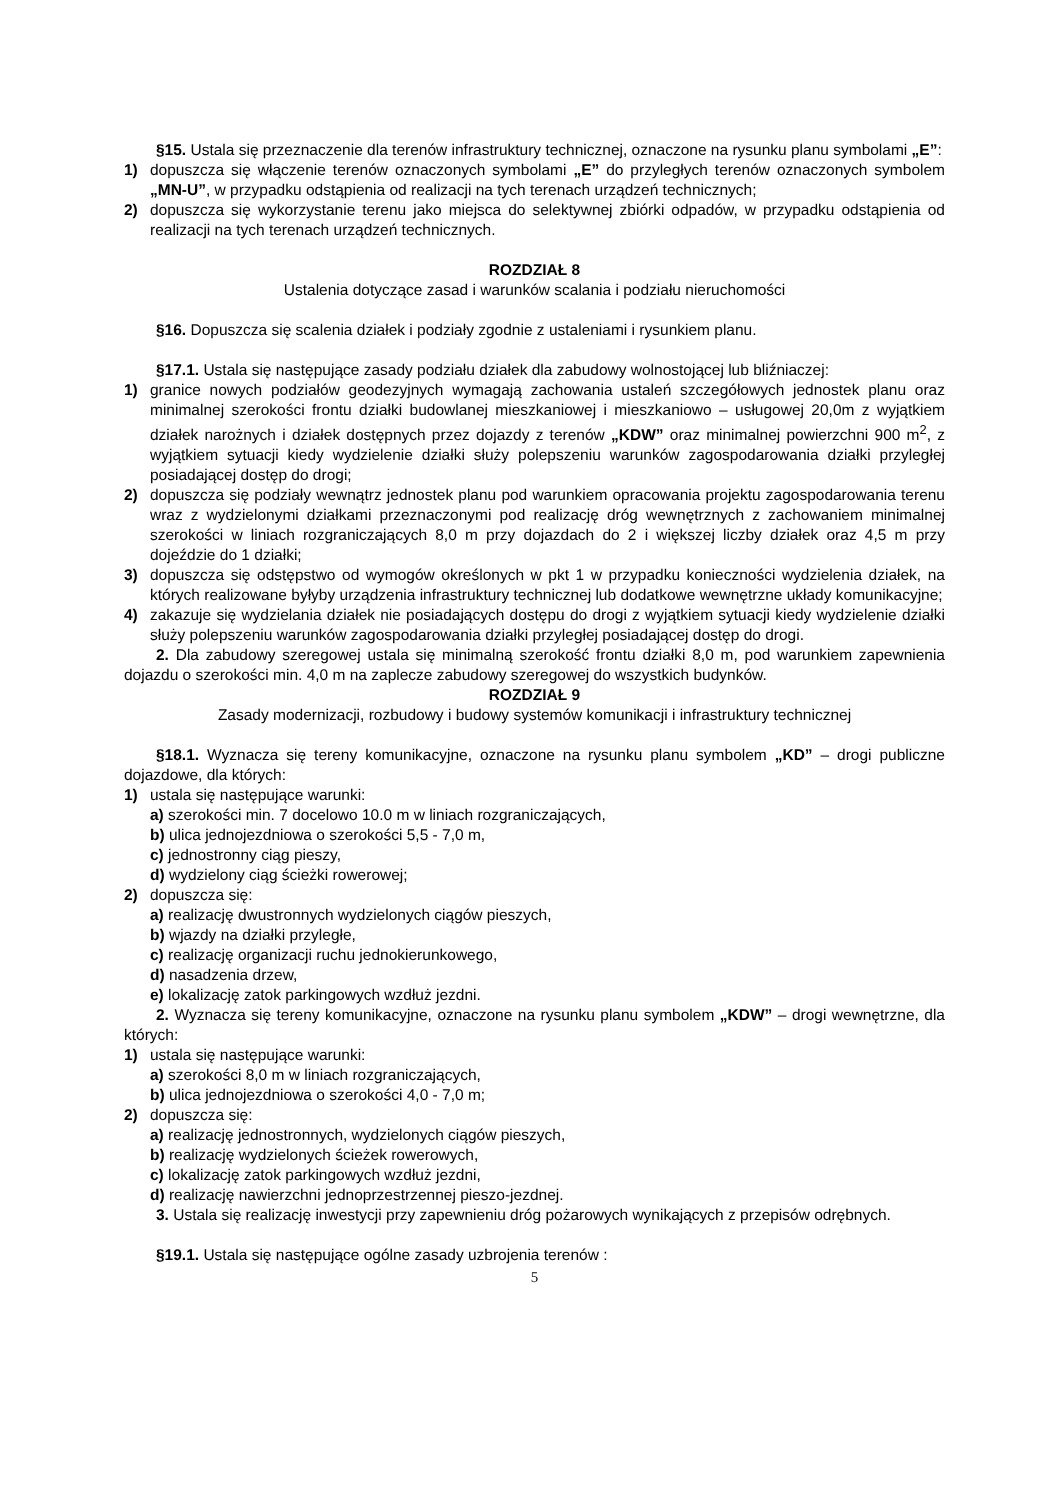§15. Ustala się przeznaczenie dla terenów infrastruktury technicznej, oznaczone na rysunku planu symbolami „E”:
1) dopuszcza się włączenie terenów oznaczonych symbolami „E” do przyległych terenów oznaczonych symbolem „MN-U”, w przypadku odstąpienia od realizacji na tych terenach urządzeń technicznych;
2) dopuszcza się wykorzystanie terenu jako miejsca do selektywnej zbiórki odpadów, w przypadku odstąpienia od realizacji na tych terenach urządzeń technicznych.
ROZDZIAŁ 8
Ustalenia dotyczące zasad i warunków scalania i podziału nieruchomości
§16. Dopuszcza się scalenia działek i podziały zgodnie z ustaleniami i rysunkiem planu.
§17.1. Ustala się następujące zasady podziału działek dla zabudowy wolnostojącej lub bliźniaczej:
1) granice nowych podziałów geodezyjnych wymagają zachowania ustaleń szczegółowych jednostek planu oraz minimalnej szerokości frontu działki budowlanej mieszkaniowej i mieszkaniowo – usługowej 20,0m z wyjątkiem działek narożnych i działek dostępnych przez dojazdy z terenów „KDW” oraz minimalnej powierzchni 900 m<sup>2</sup>, z wyjątkiem sytuacji kiedy wydzielenie działki służy polepszeniu warunków zagospodarowania działki przyległej posiadającej dostęp do drogi;
2) dopuszcza się podziały wewnątrz jednostek planu pod warunkiem opracowania projektu zagospodarowania terenu wraz z wydzielonymi działkami przeznaczonymi pod realizację dróg wewnętrznych z zachowaniem minimalnej szerokości w liniach rozgraniczających 8,0 m przy dojazdach do 2 i większej liczby działek oraz 4,5 m przy dojeździe do 1 działki;
3) dopuszcza się odstępstwo od wymogów określonych w pkt 1 w przypadku konieczności wydzielenia działek, na których realizowane byłyby urządzenia infrastruktury technicznej lub dodatkowe wewnętrzne układy komunikacyjne;
4) zakazuje się wydzielania działek nie posiadających dostępu do drogi z wyjątkiem sytuacji kiedy wydzielenie działki służy polepszeniu warunków zagospodarowania działki przyległej posiadającej dostęp do drogi.
2. Dla zabudowy szeregowej ustala się minimalną szerokość frontu działki 8,0 m, pod warunkiem zapewnienia dojazdu o szerokości min. 4,0 m na zaplecze zabudowy szeregowej do wszystkich budynków.
ROZDZIAŁ 9
Zasady modernizacji, rozbudowy i budowy systemów komunikacji i infrastruktury technicznej
§18.1. Wyznacza się tereny komunikacyjne, oznaczone na rysunku planu symbolem „KD” – drogi publiczne dojazdowe, dla których:
1) ustala się następujące warunki:
a) szerokości min. 7 docelowo 10.0 m w liniach rozgraniczających,
b) ulica jednojezdniowa o szerokości 5,5 - 7,0 m,
c) jednostronny ciąg pieszy,
d) wydzielony ciąg ścieżki rowerowej;
2) dopuszcza się:
a) realizację dwustronnych wydzielonych ciągów pieszych,
b) wjazdy na działki przyległe,
c) realizację organizacji ruchu jednokierunkowego,
d) nasadzenia drzew,
e) lokalizację zatok parkingowych wzdłuż jezdni.
2. Wyznacza się tereny komunikacyjne, oznaczone na rysunku planu symbolem „KDW” – drogi wewnętrzne, dla których:
1) ustala się następujące warunki:
a) szerokości 8,0 m w liniach rozgraniczających,
b) ulica jednojezdniowa o szerokości 4,0 - 7,0 m;
2) dopuszcza się:
a) realizację jednostronnych, wydzielonych ciągów pieszych,
b) realizację wydzielonych ścieżek rowerowych,
c) lokalizację zatok parkingowych wzdłuż jezdni,
d) realizację nawierzchni jednoprzestrzennej pieszo-jezdnej.
3. Ustala się realizację inwestycji przy zapewnieniu dróg pożarowych wynikających z przepisów odrębnych.
§19.1. Ustala się następujące ogólne zasady uzbrojenia terenów :
5